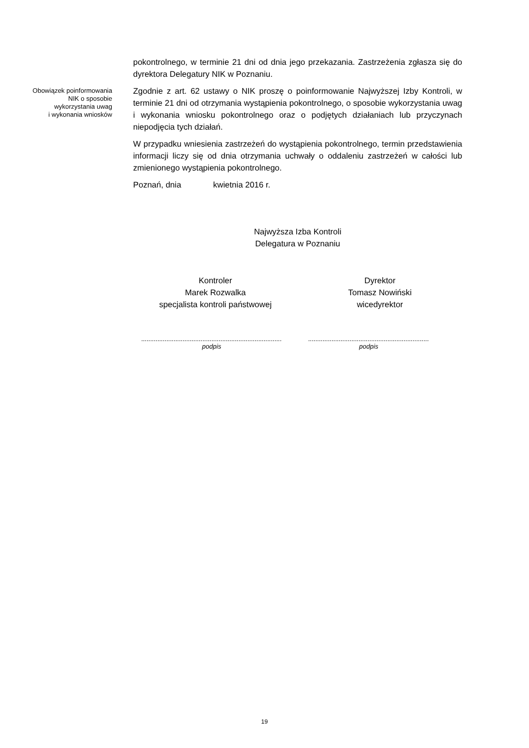pokontrolnego, w terminie 21 dni od dnia jego przekazania. Zastrzeżenia zgłasza się do dyrektora Delegatury NIK w Poznaniu.
Obowiązek poinformowania
NIK o sposobie
wykorzystania uwag
i wykonania wniosków
Zgodnie z art. 62 ustawy o NIK proszę o poinformowanie Najwyższej Izby Kontroli, w terminie 21 dni od otrzymania wystąpienia pokontrolnego, o sposobie wykorzystania uwag i wykonania wniosku pokontrolnego oraz o podjętych działaniach lub przyczynach niepodjęcia tych działań.
W przypadku wniesienia zastrzeżeń do wystąpienia pokontrolnego, termin przedstawienia informacji liczy się od dnia otrzymania uchwały o oddaleniu zastrzeżeń w całości lub zmienionego wystąpienia pokontrolnego.
Poznań, dnia kwietnia 2016 r.
Najwyższa Izba Kontroli
Delegatura w Poznaniu
Kontroler
Marek Rozwalka
specjalista kontroli państwowej
Dyrektor
Tomasz Nowiński
wicedyrektor
..............................................................................
podpis
...................................................................
podpis
19